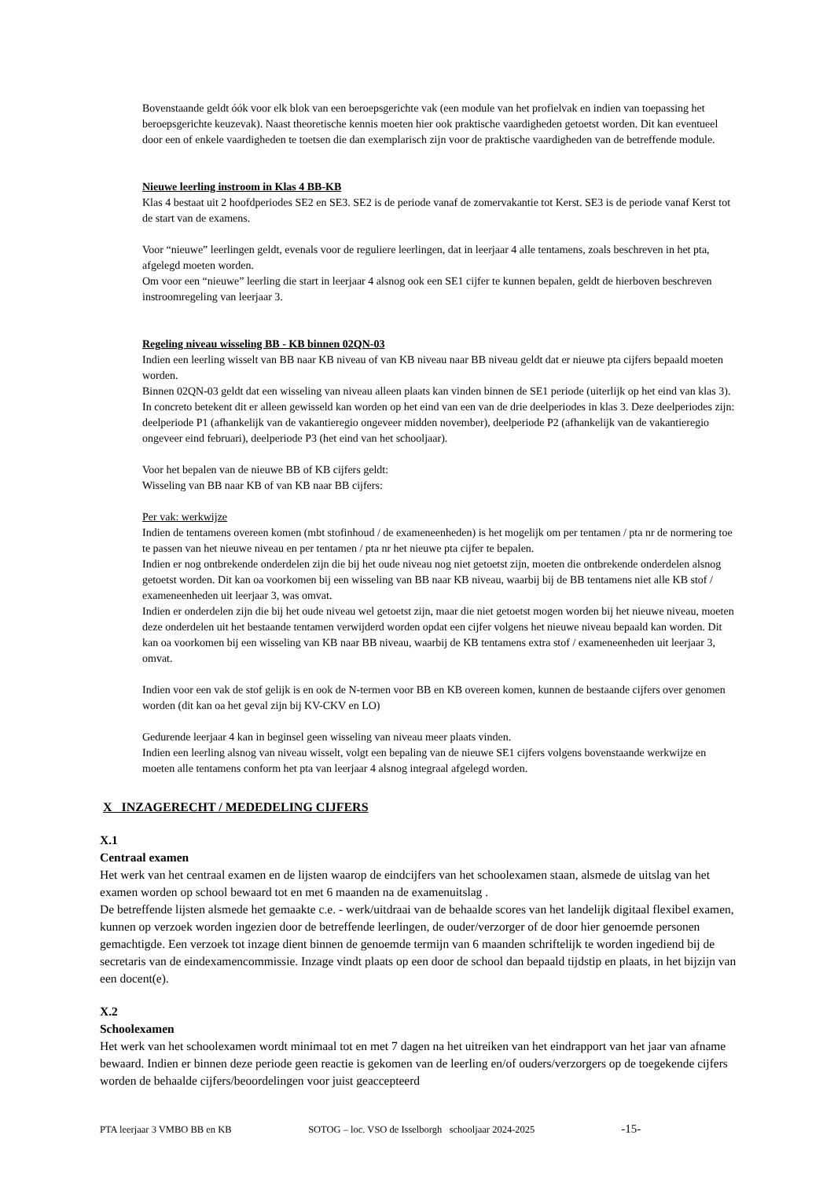Bovenstaande geldt óók voor elk blok van een beroepsgerichte vak (een module van het profielvak en indien van toepassing het beroepsgerichte keuzevak). Naast theoretische kennis moeten hier ook praktische vaardigheden getoetst worden. Dit kan eventueel door een of enkele vaardigheden te toetsen die dan exemplarisch zijn voor de praktische vaardigheden van de betreffende module.
Nieuwe leerling instroom in Klas 4 BB-KB
Klas 4 bestaat uit 2 hoofdperiodes SE2 en SE3. SE2 is de periode vanaf de zomervakantie tot Kerst. SE3 is de periode vanaf Kerst tot de start van de examens.
Voor “nieuwe” leerlingen geldt, evenals voor de reguliere leerlingen, dat in leerjaar 4 alle tentamens, zoals beschreven in het pta, afgelegd moeten worden.
Om voor een “nieuwe” leerling die start in leerjaar 4 alsnog ook een SE1 cijfer te kunnen bepalen, geldt de hierboven beschreven instroomregeling van leerjaar 3.
Regeling niveau wisseling BB - KB binnen 02QN-03
Indien een leerling wisselt van BB naar KB niveau of van KB niveau naar BB niveau geldt dat er nieuwe pta cijfers bepaald moeten worden.
Binnen 02QN-03 geldt dat een wisseling van niveau alleen plaats kan vinden binnen de SE1 periode (uiterlijk op het eind van klas 3).
In concreto betekent dit er alleen gewisseld kan worden op het eind van een van de drie deelperiodes in klas 3. Deze deelperiodes zijn: deelperiode P1 (afhankelijk van de vakantieregio ongeveer midden november), deelperiode P2 (afhankelijk van de vakantieregio ongeveer eind februari), deelperiode P3 (het eind van het schooljaar).
Voor het bepalen van de nieuwe BB of KB cijfers geldt:
Wisseling van BB naar KB of van KB naar BB cijfers:
Per vak: werkwijze
Indien de tentamens overeen komen (mbt stofinhoud / de exameneenheden) is het mogelijk om per tentamen / pta nr de normering toe te passen van het nieuwe niveau en per tentamen / pta nr het nieuwe pta cijfer te bepalen.
Indien er nog ontbrekende onderdelen zijn die bij het oude niveau nog niet getoetst zijn, moeten die ontbrekende onderdelen alsnog getoetst worden. Dit kan oa voorkomen bij een wisseling van BB naar KB niveau, waarbij bij de BB tentamens niet alle KB stof / exameneenheden uit leerjaar 3, was omvat.
Indien er onderdelen zijn die bij het oude niveau wel getoetst zijn, maar die niet getoetst mogen worden bij het nieuwe niveau, moeten deze onderdelen uit het bestaande tentamen verwijderd worden opdat een cijfer volgens het nieuwe niveau bepaald kan worden. Dit kan oa voorkomen bij een wisseling van KB naar BB niveau, waarbij de KB tentamens extra stof / exameneenheden uit leerjaar 3, omvat.
Indien voor een vak de stof gelijk is en ook de N-termen voor BB en KB overeen komen, kunnen de bestaande cijfers over genomen worden (dit kan oa het geval zijn bij KV-CKV en LO)
Gedurende leerjaar 4 kan in beginsel geen wisseling van niveau meer plaats vinden.
Indien een leerling alsnog van niveau wisselt, volgt een bepaling van de nieuwe SE1 cijfers volgens bovenstaande werkwijze en moeten alle tentamens conform het pta van leerjaar 4 alsnog integraal afgelegd worden.
X INZAGERECHT / MEDEDELING CIJFERS
X.1
Centraal examen
Het werk van het centraal examen en de lijsten waarop de eindcijfers van het schoolexamen staan, alsmede de uitslag van het examen worden op school bewaard tot en met 6 maanden na de examenuitslag .
De betreffende lijsten alsmede het gemaakte c.e. - werk/uitdraai van de behaalde scores van het landelijk digitaal flexibel examen, kunnen op verzoek worden ingezien door de betreffende leerlingen, de ouder/verzorger of de door hier genoemde personen gemachtigde. Een verzoek tot inzage dient binnen de genoemde termijn van 6 maanden schriftelijk te worden ingediend bij de secretaris van de eindexamencommissie. Inzage vindt plaats op een door de school dan bepaald tijdstip en plaats, in het bijzijn van een docent(e).
X.2
Schoolexamen
Het werk van het schoolexamen wordt minimaal tot en met 7 dagen na het uitreiken van het eindrapport van het jaar van afname bewaard. Indien er binnen deze periode geen reactie is gekomen van de leerling en/of ouders/verzorgers op de toegekende cijfers worden de behaalde cijfers/beoordelingen voor juist geaccepteerd
PTA leerjaar 3 VMBO BB en KB SOTOG – loc. VSO de Isselborgh schooljaar 2024-2025 -15-